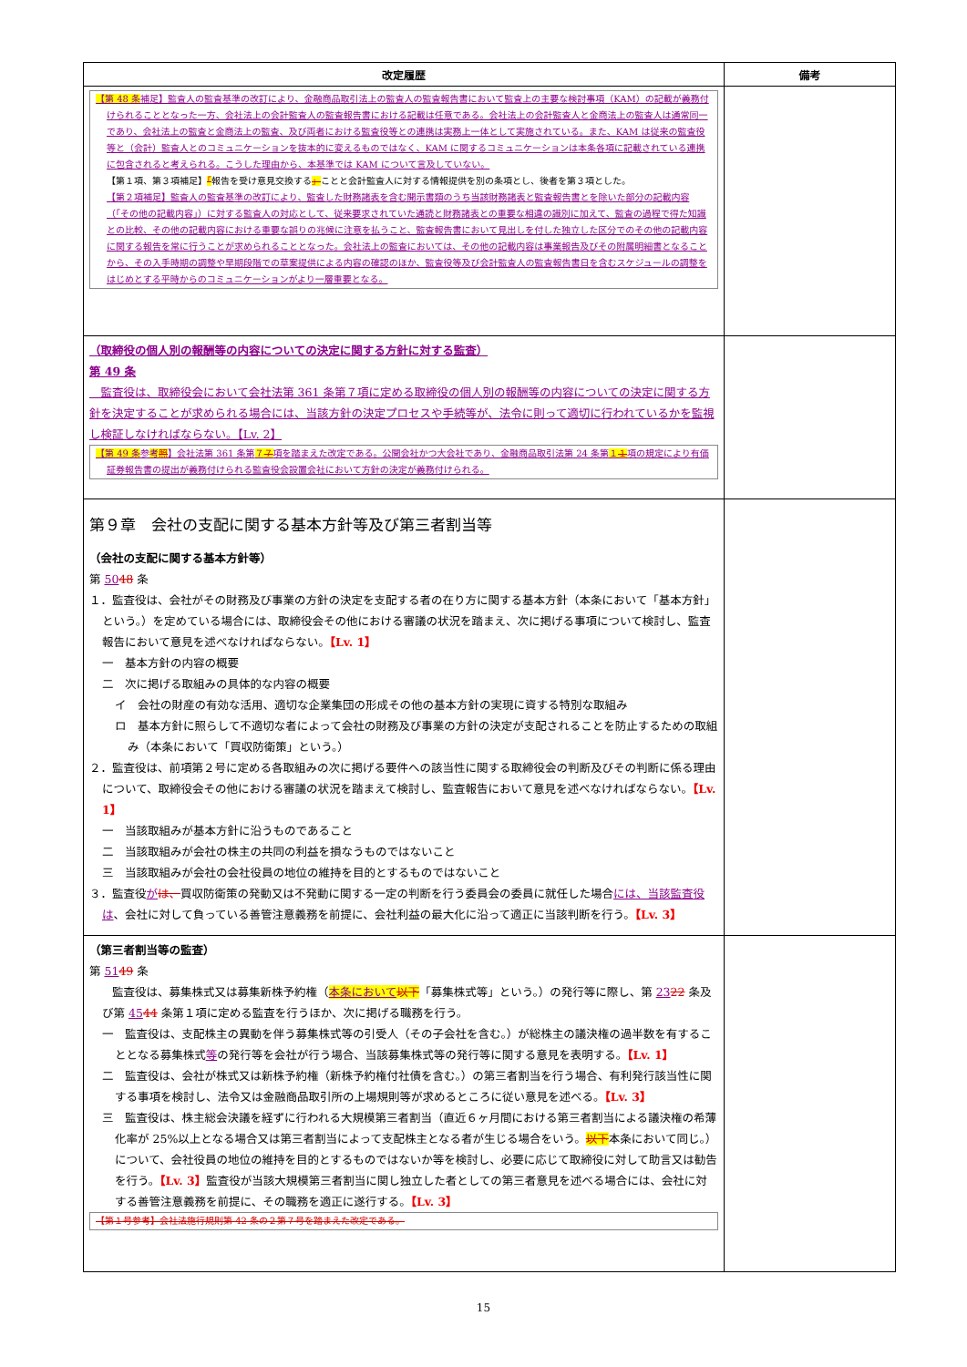| 改定履歴 | 備考 |
| --- | --- |
| 【第 48 条 補足】監査人の監査基準の改訂により、金融商品取引法上の監査人の監査報告書において監査上の主要な検討事項（KAM）の記載が義務付けられることとなった一方、会社法上の会計監査人の監査報告書における記載は任意である。会社法上の会計監査人と金商法上の監査人は通常同一であり、会社法上の監査と金商法上の監査、及び両者における監査役等との連携は実務上一体として実施されている。また、KAM は従来の監査役等と（会計）監査人とのコミュニケーションを抜本的に変えるものではなく、KAM に関するコミュニケーションは本条各項に記載されている連携に包含されると考えられる。こうした理由から、本基準では KAM について言及していない。 【第１項、第３項補足】 「 報告を受け意見交換する 」 ことと会計監査人に対する情報提供を別の条項とし、後者を第３項とした。 【第２項補足】監査人の監査基準の改訂により、監査した財務諸表を含む開示書類のうち当該財務諸表と監査報告書とを除いた部分の記載内容（「その他の記載内容」）に対する監査人の対応として、従来要求されていた通読と財務諸表との重要な相違の識別に加えて、監査の過程で得た知識との比較、その他の記載内容における重要な誤りの兆候に注意を払うこと、監査報告書において見出しを付した独立した区分でのその他の記載内容に関する報告を常に行うことが求められることとなった。会社法上の監査においては、その他の記載内容は事業報告及びその附属明細書となることから、その入手時期の調整や早期段階での草案提供による内容の確認のほか、監査役等及び会計監査人の監査報告書日を含むスケジュールの調整をはじめとする平時からのコミュニケーションがより一層重要となる。 | |
| （取締役の個人別の報酬等の内容についての決定に関する方針に対する監査） 第 49 条 監査役は、取締役会において会社法第 361 条第７項に定める取締役の個人別の報酬等の内容についての決定に関する方針を決定することが求められる場合には、当該方針の決定プロセスや手続等が、法令に則って適切に行われているかを監視し検証しなければならない。【Lv. 2】 【第 49 条 参 考 照 】会社法第 361 条第 ７ ７ 項を踏まえた改定である。公開会社かつ大会社であり、金融商品取引法第 24 条第 １ １ 項の規定により有価証券報告書の提出が義務付けられる監査役会設置会社において方針の決定が義務付けられる。 | |
| 第９章 会社の支配に関する基本方針等及び第三者割当等 （会社の支配に関する基本方針等） 第 50 48 条 １．監査役は、会社がその財務及び事業の方針の決定を支配する者の在り方に関する基本方針（本条において「基本方針」という。）を定めている場合には、取締役会その他における審議の状況を踏まえ、次に掲げる事項について検討し、監査報告において意見を述べなければならない。 【Lv. 1】 一 基本方針の内容の概要 二 次に掲げる取組みの具体的な内容の概要 イ 会社の財産の有効な活用、適切な企業集団の形成その他の基本方針の実現に資する特別な取組み ロ 基本方針に照らして不適切な者によって会社の財務及び事業の方針の決定が支配されることを防止するための取組み（本条において「買収防衛策」という。） ２．監査役は、前項第２号に定める各取組みの次に掲げる要件への該当性に関する取締役会の判断及びその判断に係る理由について、取締役会その他における審議の状況を踏まえて検討し、監査報告において意見を述べなければならない。 【Lv. 1】 一 当該取組みが基本方針に沿うものであること 二 当該取組みが会社の株主の共同の利益を損なうものではないこと 三 当該取組みが会社の会社役員の地位の維持を目的とするものではないこと ３．監査役 が は、 買収防衛策の発動又は不発動に関する一定の判断を行う委員会の委員に就任した場合 には、当該監査役は 、会社に対して負っている善管注意義務を前提に、会社利益の最大化に沿って適正に当該判断を行う。 【Lv. 3】 | |
| （第三者割当等の監査） 第 51 49 条 監査役は、募集株式又は募集新株予約権（ 本条において 以下 「募集株式等」という。）の発行等に際し、第 23 22 条及び第 45 44 条第１項に定める監査を行うほか、次に掲げる職務を行う。 一 監査役は、支配株主の異動を伴う募集株式等の引受人（その子会社を含む。）が総株主の議決権の過半数を有することとなる募集株式 等 の発行等を会社が行う場合、当該募集株式等の発行等に関する意見を表明する。 【Lv. 1】 二 監査役は、会社が株式又は新株予約権（新株予約権付社債を含む。）の第三者割当を行う場合、有利発行該当性に関する事項を検討し、法令又は金融商品取引所の上場規則等が求めるところに従い意見を述べる。 【Lv. 3】 三 監査役は、株主総会決議を経ずに行われる大規模第三者割当（直近６ヶ月間における第三者割当による議決権の希薄化率が 25%以上となる場合又は第三者割当によって支配株主となる者が生じる場合をいう。 以下 本条において同じ。）について、会社役員の地位の維持を目的とするものではないか等を検討し、必要に応じて取締役に対して助言又は勧告を行う。 【Lv. 3】 監査役が当該大規模第三者割当に関し独立した者としての第三者意見を述べる場合には、会社に対する善管注意義務を前提に、その職務を適正に遂行する。 【Lv. 3】 【第１号参考】会社法施行規則第 42 条の２第７号を踏まえた改定である。 | |
15